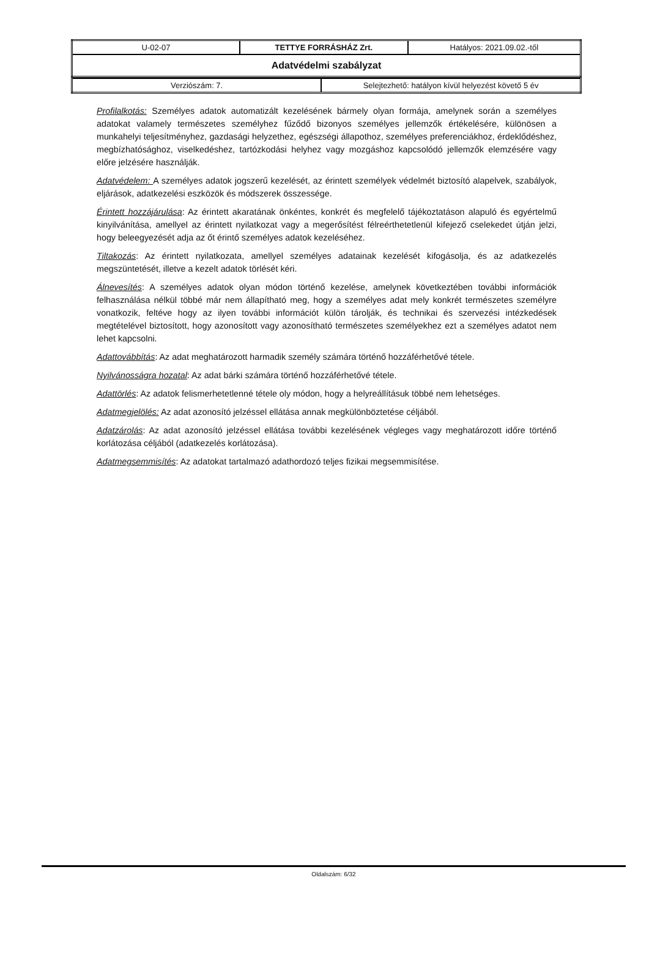| U-02-07 | TETTYE FORRÁSHÁZ Zrt. | Hatályos: 2021.09.02.-től |
| Adatvédelmi szabályzat | | |
| Verziószám: 7. | Selejtezhető: hatályon kívül helyezést követő 5 év |
Profilalkotás: Személyes adatok automatizált kezelésének bármely olyan formája, amelynek során a személyes adatokat valamely természetes személyhez fűződő bizonyos személyes jellemzők értékelésére, különösen a munkahelyi teljesítményhez, gazdasági helyzethez, egészségi állapothoz, személyes preferenciákhoz, érdeklődéshez, megbízhatósághoz, viselkedéshez, tartózkodási helyhez vagy mozgáshoz kapcsolódó jellemzők elemzésére vagy előre jelzésére használják.
Adatvédelem: A személyes adatok jogszerű kezelését, az érintett személyek védelmét biztosító alapelvek, szabályok, eljárások, adatkezelési eszközök és módszerek összessége.
Érintett hozzájárulása: Az érintett akaratának önkéntes, konkrét és megfelelő tájékoztatáson alapuló és egyértelmű kinyilvánítása, amellyel az érintett nyilatkozat vagy a megerősítést félreérthetetlenül kifejező cselekedet útján jelzi, hogy beleegyezését adja az őt érintő személyes adatok kezeléséhez.
Tiltakozás: Az érintett nyilatkozata, amellyel személyes adatainak kezelését kifogásolja, és az adatkezelés megszüntetését, illetve a kezelt adatok törlését kéri.
Álnevesítés: A személyes adatok olyan módon történő kezelése, amelynek következtében további információk felhasználása nélkül többé már nem állapítható meg, hogy a személyes adat mely konkrét természetes személyre vonatkozik, feltéve hogy az ilyen további információt külön tárolják, és technikai és szervezési intézkedések megtételével biztosított, hogy azonosított vagy azonosítható természetes személyekhez ezt a személyes adatot nem lehet kapcsolni.
Adattovábbítás: Az adat meghatározott harmadik személy számára történő hozzáférhetővé tétele.
Nyilvánosságra hozatal: Az adat bárki számára történő hozzáférhetővé tétele.
Adattörlés: Az adatok felismerhetetlenné tétele oly módon, hogy a helyreállításuk többé nem lehetséges.
Adatmegjelölés: Az adat azonosító jelzéssel ellátása annak megkülönböztetése céljából.
Adatzárolás: Az adat azonosító jelzéssel ellátása további kezelésének végleges vagy meghatározott időre történő korlátozása céljából (adatkezelés korlátozása).
Adatmegsemmisítés: Az adatokat tartalmazó adathordozó teljes fizikai megsemmisítése.
Oldalszám: 6/32